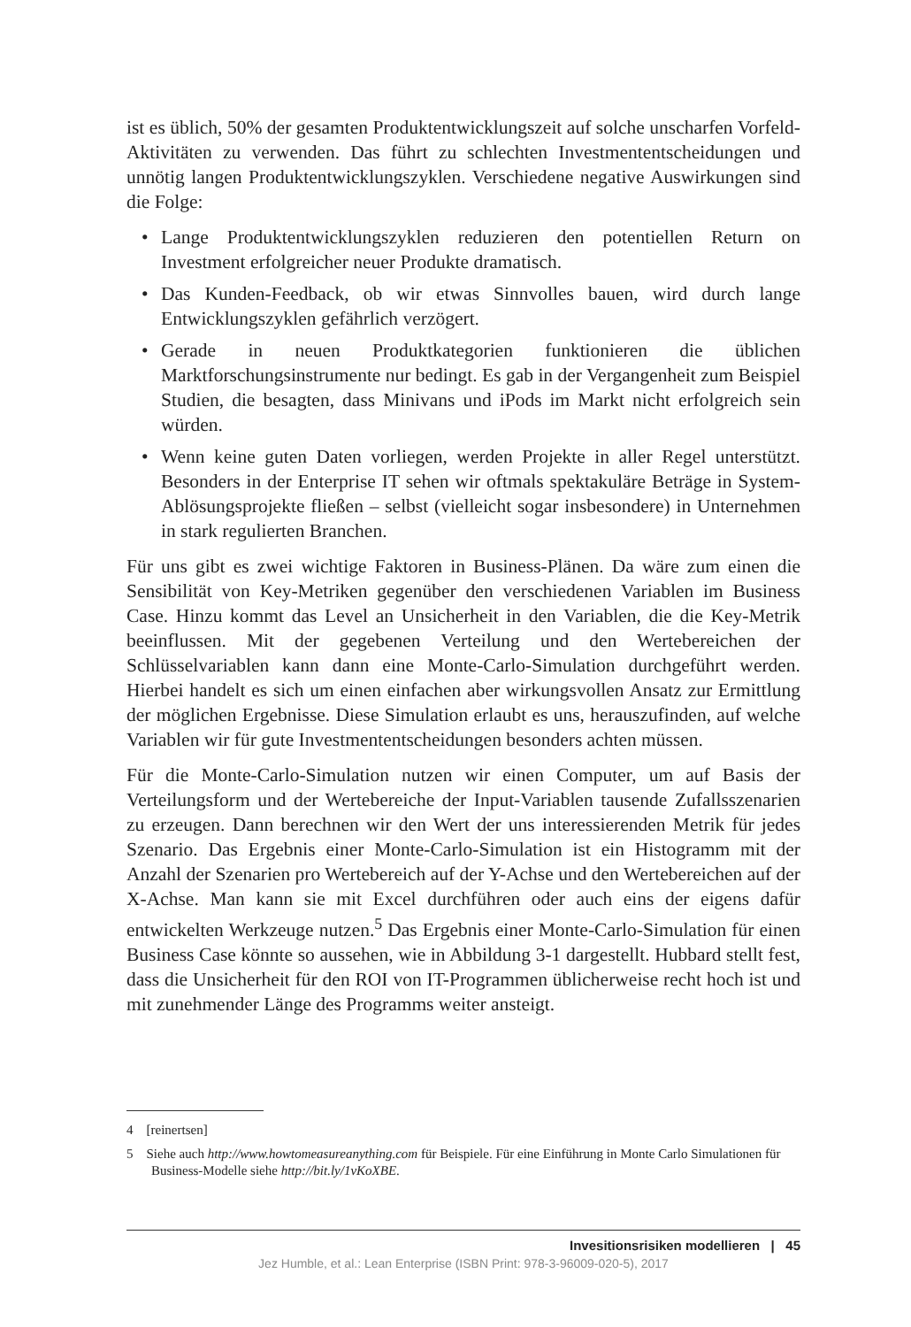ist es üblich, 50% der gesamten Produktentwicklungszeit auf solche unscharfen Vorfeld-Aktivitäten zu verwenden. Das führt zu schlechten Investmententscheidungen und unnötig langen Produktentwicklungszyklen. Verschiedene negative Auswirkungen sind die Folge:
• Lange Produktentwicklungszyklen reduzieren den potentiellen Return on Investment erfolgreicher neuer Produkte dramatisch.
• Das Kunden-Feedback, ob wir etwas Sinnvolles bauen, wird durch lange Entwicklungszyklen gefährlich verzögert.
• Gerade in neuen Produktkategorien funktionieren die üblichen Marktforschungsinstrumente nur bedingt. Es gab in der Vergangenheit zum Beispiel Studien, die besagten, dass Minivans und iPods im Markt nicht erfolgreich sein würden.
• Wenn keine guten Daten vorliegen, werden Projekte in aller Regel unterstützt. Besonders in der Enterprise IT sehen wir oftmals spektakuläre Beträge in System-Ablösungsprojekte fließen – selbst (vielleicht sogar insbesondere) in Unternehmen in stark regulierten Branchen.
Für uns gibt es zwei wichtige Faktoren in Business-Plänen. Da wäre zum einen die Sensibilität von Key-Metriken gegenüber den verschiedenen Variablen im Business Case. Hinzu kommt das Level an Unsicherheit in den Variablen, die die Key-Metrik beeinflussen. Mit der gegebenen Verteilung und den Wertebereichen der Schlüsselvariablen kann dann eine Monte-Carlo-Simulation durchgeführt werden. Hierbei handelt es sich um einen einfachen aber wirkungsvollen Ansatz zur Ermittlung der möglichen Ergebnisse. Diese Simulation erlaubt es uns, herauszufinden, auf welche Variablen wir für gute Investmententscheidungen besonders achten müssen.
Für die Monte-Carlo-Simulation nutzen wir einen Computer, um auf Basis der Verteilungsform und der Wertebereiche der Input-Variablen tausende Zufallsszenarien zu erzeugen. Dann berechnen wir den Wert der uns interessierenden Metrik für jedes Szenario. Das Ergebnis einer Monte-Carlo-Simulation ist ein Histogramm mit der Anzahl der Szenarien pro Wertebereich auf der Y-Achse und den Wertebereichen auf der X-Achse. Man kann sie mit Excel durchführen oder auch eins der eigens dafür entwickelten Werkzeuge nutzen.<sup>5</sup> Das Ergebnis einer Monte-Carlo-Simulation für einen Business Case könnte so aussehen, wie in Abbildung 3-1 dargestellt. Hubbard stellt fest, dass die Unsicherheit für den ROI von IT-Programmen üblicherweise recht hoch ist und mit zunehmender Länge des Programms weiter ansteigt.
4 [reinertsen]
5 Siehe auch http://www.howtomeasureanything.com für Beispiele. Für eine Einführung in Monte Carlo Simulationen für Business-Modelle siehe http://bit.ly/1vKoXBE.
Invesitionsrisiken modellieren | 45
Jez Humble, et al.: Lean Enterprise (ISBN Print: 978-3-96009-020-5), 2017